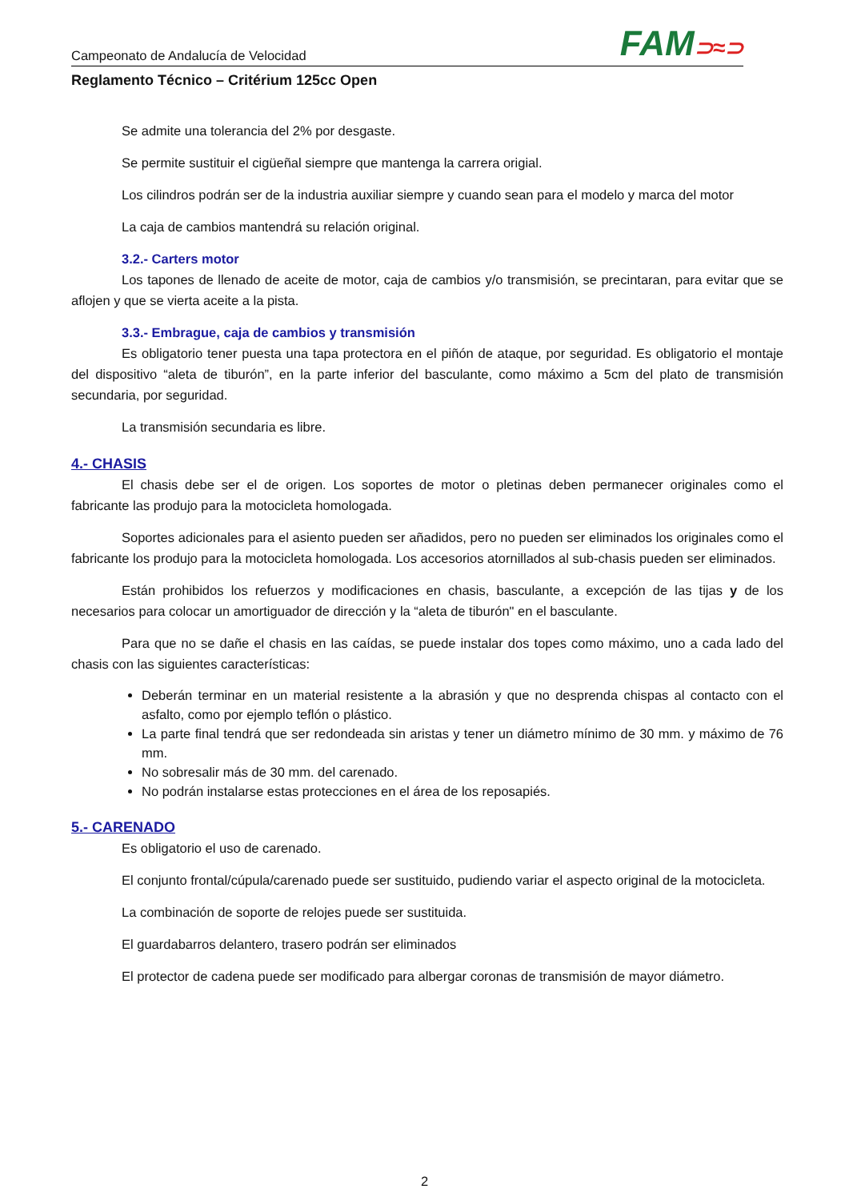Campeonato de Andalucía de Velocidad
FAM⊃≈⊃
Reglamento Técnico – Critérium 125cc Open
Se admite una tolerancia del 2% por desgaste.
Se permite sustituir el cigüeñal siempre que mantenga la carrera origial.
Los cilindros podrán ser de la industria auxiliar siempre y cuando sean para el modelo y marca del motor
La caja de cambios mantendrá su relación original.
3.2.- Carters motor
Los tapones de llenado de aceite de motor, caja de cambios y/o transmisión, se precintaran, para evitar que se aflojen y que se vierta aceite a la pista.
3.3.- Embrague, caja de cambios y transmisión
Es obligatorio tener puesta una tapa protectora en el piñón de ataque, por seguridad. Es obligatorio el montaje del dispositivo “aleta de tiburón”, en la parte inferior del basculante, como máximo a 5cm del plato de transmisión secundaria, por seguridad.
La transmisión secundaria es libre.
4.- CHASIS
El chasis debe ser el de origen. Los soportes de motor o pletinas deben permanecer originales como el fabricante las produjo para la motocicleta homologada.
Soportes adicionales para el asiento pueden ser añadidos, pero no pueden ser eliminados los originales como el fabricante los produjo para la motocicleta homologada. Los accesorios atornillados al sub-chasis pueden ser eliminados.
Están prohibidos los refuerzos y modificaciones en chasis, basculante, a excepción de las tijas y de los necesarios para colocar un amortiguador de dirección y la “aleta de tiburón" en el basculante.
Para que no se dañe el chasis en las caídas, se puede instalar dos topes como máximo, uno a cada lado del chasis con las siguientes características:
Deberán terminar en un material resistente a la abrasión y que no desprenda chispas al contacto con el asfalto, como por ejemplo teflón o plástico.
La parte final tendrá que ser redondeada sin aristas y tener un diámetro mínimo de 30 mm. y máximo de 76 mm.
No sobresalir más de 30 mm. del carenado.
No podrán instalarse estas protecciones en el área de los reposapiés.
5.- CARENADO
Es obligatorio el uso de carenado.
El conjunto frontal/cúpula/carenado puede ser sustituido, pudiendo variar el aspecto original de la motocicleta.
La combinación de soporte de relojes puede ser sustituida.
El guardabarros delantero, trasero podrán ser eliminados
El protector de cadena puede ser modificado para albergar coronas de transmisión de mayor diámetro.
2